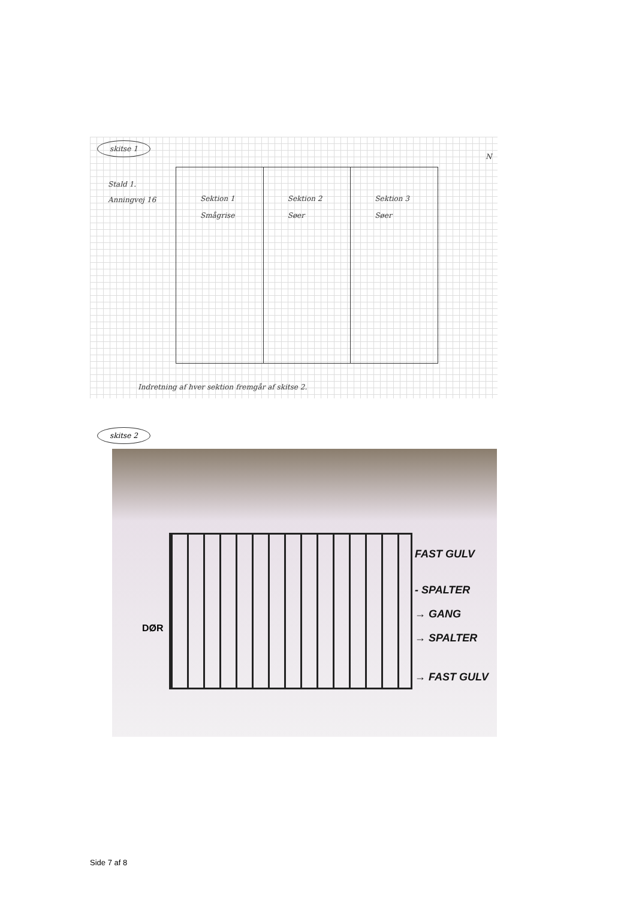skitse 1
N
Stald 1.
Anningvej 16
Sektion 1
Smågrise
Sektion 2
Søer
Sektion 3
Søer
Indretning af hver sektion fremgår af skitse 2.
skitse 2
DØR
FAST GULV
- SPALTER
→ GANG
→ SPALTER
→ FAST GULV
Side 7 af 8